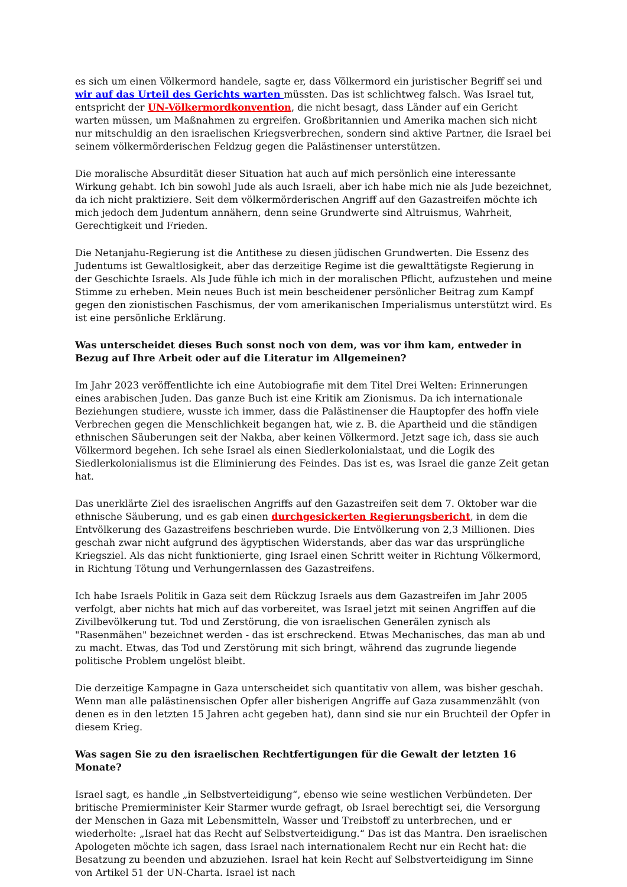es sich um einen Völkermord handele, sagte er, dass Völkermord ein juristischer Begriff sei und wir auf das Urteil des Gerichts warten müssten. Das ist schlichtweg falsch. Was Israel tut, entspricht der UN-Völkermordkonvention, die nicht besagt, dass Länder auf ein Gericht warten müssen, um Maßnahmen zu ergreifen. Großbritannien und Amerika machen sich nicht nur mitschuldig an den israelischen Kriegsverbrechen, sondern sind aktive Partner, die Israel bei seinem völkermörderischen Feldzug gegen die Palästinenser unterstützen.
Die moralische Absurdität dieser Situation hat auch auf mich persönlich eine interessante Wirkung gehabt. Ich bin sowohl Jude als auch Israeli, aber ich habe mich nie als Jude bezeichnet, da ich nicht praktiziere. Seit dem völkermörderischen Angriff auf den Gazastreifen möchte ich mich jedoch dem Judentum annähern, denn seine Grundwerte sind Altruismus, Wahrheit, Gerechtigkeit und Frieden.
Die Netanjahu-Regierung ist die Antithese zu diesen jüdischen Grundwerten. Die Essenz des Judentums ist Gewaltlosigkeit, aber das derzeitige Regime ist die gewalttätigste Regierung in der Geschichte Israels. Als Jude fühle ich mich in der moralischen Pflicht, aufzustehen und meine Stimme zu erheben. Mein neues Buch ist mein bescheidener persönlicher Beitrag zum Kampf gegen den zionistischen Faschismus, der vom amerikanischen Imperialismus unterstützt wird. Es ist eine persönliche Erklärung.
Was unterscheidet dieses Buch sonst noch von dem, was vor ihm kam, entweder in Bezug auf Ihre Arbeit oder auf die Literatur im Allgemeinen?
Im Jahr 2023 veröffentlichte ich eine Autobiografie mit dem Titel Drei Welten: Erinnerungen eines arabischen Juden. Das ganze Buch ist eine Kritik am Zionismus. Da ich internationale Beziehungen studiere, wusste ich immer, dass die Palästinenser die Hauptopfer des hoffn viele Verbrechen gegen die Menschlichkeit begangen hat, wie z. B. die Apartheid und die ständigen ethnischen Säuberungen seit der Nakba, aber keinen Völkermord. Jetzt sage ich, dass sie auch Völkermord begehen. Ich sehe Israel als einen Siedlerkolonialstaat, und die Logik des Siedlerkolonialismus ist die Eliminierung des Feindes. Das ist es, was Israel die ganze Zeit getan hat.
Das unerklärte Ziel des israelischen Angriffs auf den Gazastreifen seit dem 7. Oktober war die ethnische Säuberung, und es gab einen durchgesickerten Regierungsbericht, in dem die Entvölkerung des Gazastreifens beschrieben wurde. Die Entvölkerung von 2,3 Millionen. Dies geschah zwar nicht aufgrund des ägyptischen Widerstands, aber das war das ursprüngliche Kriegsziel. Als das nicht funktionierte, ging Israel einen Schritt weiter in Richtung Völkermord, in Richtung Tötung und Verhungernlassen des Gazastreifens.
Ich habe Israels Politik in Gaza seit dem Rückzug Israels aus dem Gazastreifen im Jahr 2005 verfolgt, aber nichts hat mich auf das vorbereitet, was Israel jetzt mit seinen Angriffen auf die Zivilbevölkerung tut. Tod und Zerstörung, die von israelischen Generälen zynisch als "Rasenmähen" bezeichnet werden - das ist erschreckend. Etwas Mechanisches, das man ab und zu macht. Etwas, das Tod und Zerstörung mit sich bringt, während das zugrunde liegende politische Problem ungelöst bleibt.
Die derzeitige Kampagne in Gaza unterscheidet sich quantitativ von allem, was bisher geschah. Wenn man alle palästinensischen Opfer aller bisherigen Angriffe auf Gaza zusammenzählt (von denen es in den letzten 15 Jahren acht gegeben hat), dann sind sie nur ein Bruchteil der Opfer in diesem Krieg.
Was sagen Sie zu den israelischen Rechtfertigungen für die Gewalt der letzten 16 Monate?
Israel sagt, es handle „in Selbstverteidigung“, ebenso wie seine westlichen Verbündeten. Der britische Premierminister Keir Starmer wurde gefragt, ob Israel berechtigt sei, die Versorgung der Menschen in Gaza mit Lebensmitteln, Wasser und Treibstoff zu unterbrechen, und er wiederholte: „Israel hat das Recht auf Selbstverteidigung.“ Das ist das Mantra. Den israelischen Apologeten möchte ich sagen, dass Israel nach internationalem Recht nur ein Recht hat: die Besatzung zu beenden und abzuziehen. Israel hat kein Recht auf Selbstverteidigung im Sinne von Artikel 51 der UN-Charta. Israel ist nach